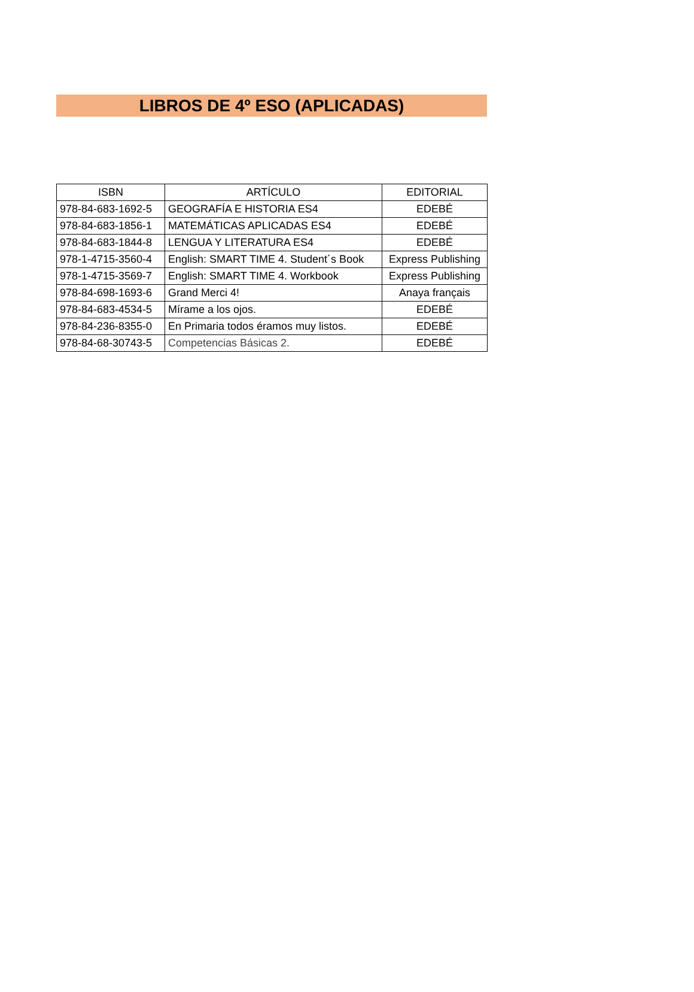LIBROS DE 4º ESO (APLICADAS)
| ISBN | ARTÍCULO | EDITORIAL |
| --- | --- | --- |
| 978-84-683-1692-5 | GEOGRAFÍA E HISTORIA ES4 | EDEBÉ |
| 978-84-683-1856-1 | MATEMÁTICAS APLICADAS ES4 | EDEBÉ |
| 978-84-683-1844-8 | LENGUA Y LITERATURA ES4 | EDEBÉ |
| 978-1-4715-3560-4 | English: SMART TIME 4. Student´s Book | Express Publishing |
| 978-1-4715-3569-7 | English: SMART TIME 4. Workbook | Express Publishing |
| 978-84-698-1693-6 | Grand Merci 4! | Anaya français |
| 978-84-683-4534-5 | Mírame a los ojos. | EDEBÉ |
| 978-84-236-8355-0 | En Primaria todos éramos muy listos. | EDEBÉ |
| 978-84-68-30743-5 | Competencias Básicas 2. | EDEBÉ |